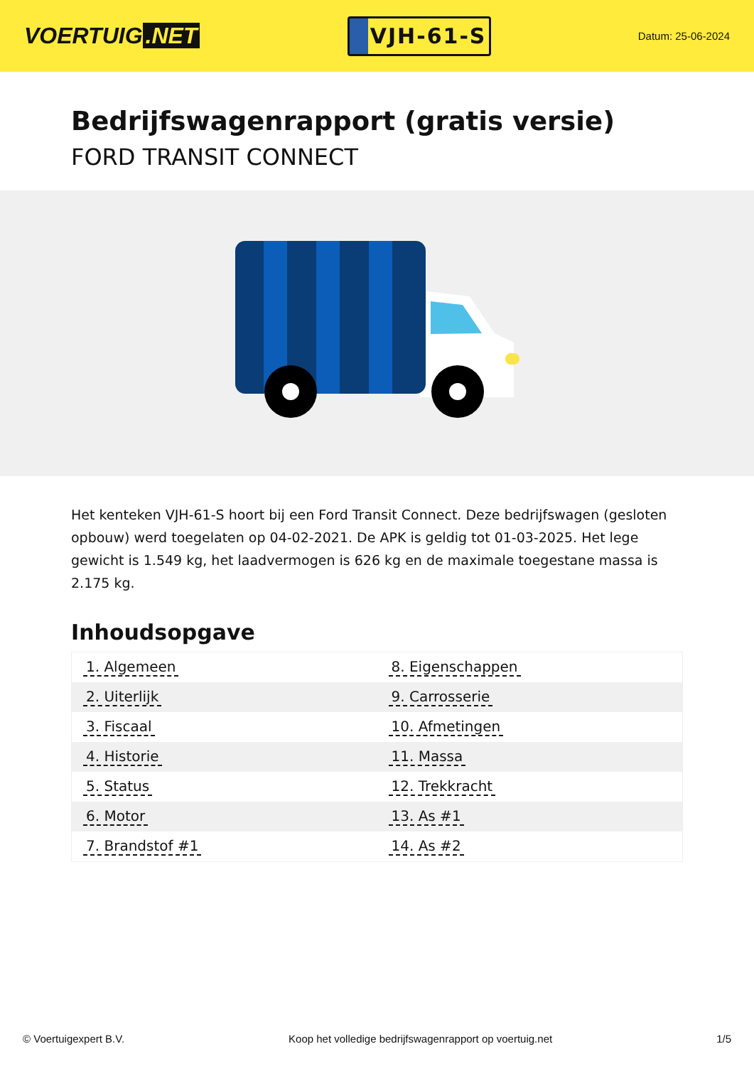VOERTUIG.NET
VJH-61-S
Datum: 25-06-2024
Bedrijfswagenrapport (gratis versie)
FORD TRANSIT CONNECT
Het kenteken VJH-61-S hoort bij een Ford Transit Connect. Deze bedrijfswagen (gesloten opbouw) werd toegelaten op 04-02-2021. De APK is geldig tot 01-03-2025. Het lege gewicht is 1.549 kg, het laadvermogen is 626 kg en de maximale toegestane massa is 2.175 kg.
Inhoudsopgave
| 1. Algemeen | 8. Eigenschappen |
| 2. Uiterlijk | 9. Carrosserie |
| 3. Fiscaal | 10. Afmetingen |
| 4. Historie | 11. Massa |
| 5. Status | 12. Trekkracht |
| 6. Motor | 13. As #1 |
| 7. Brandstof #1 | 14. As #2 |
© Voertuigexpert B.V. Koop het volledige bedrijfswagenrapport op voertuig.net 1/5